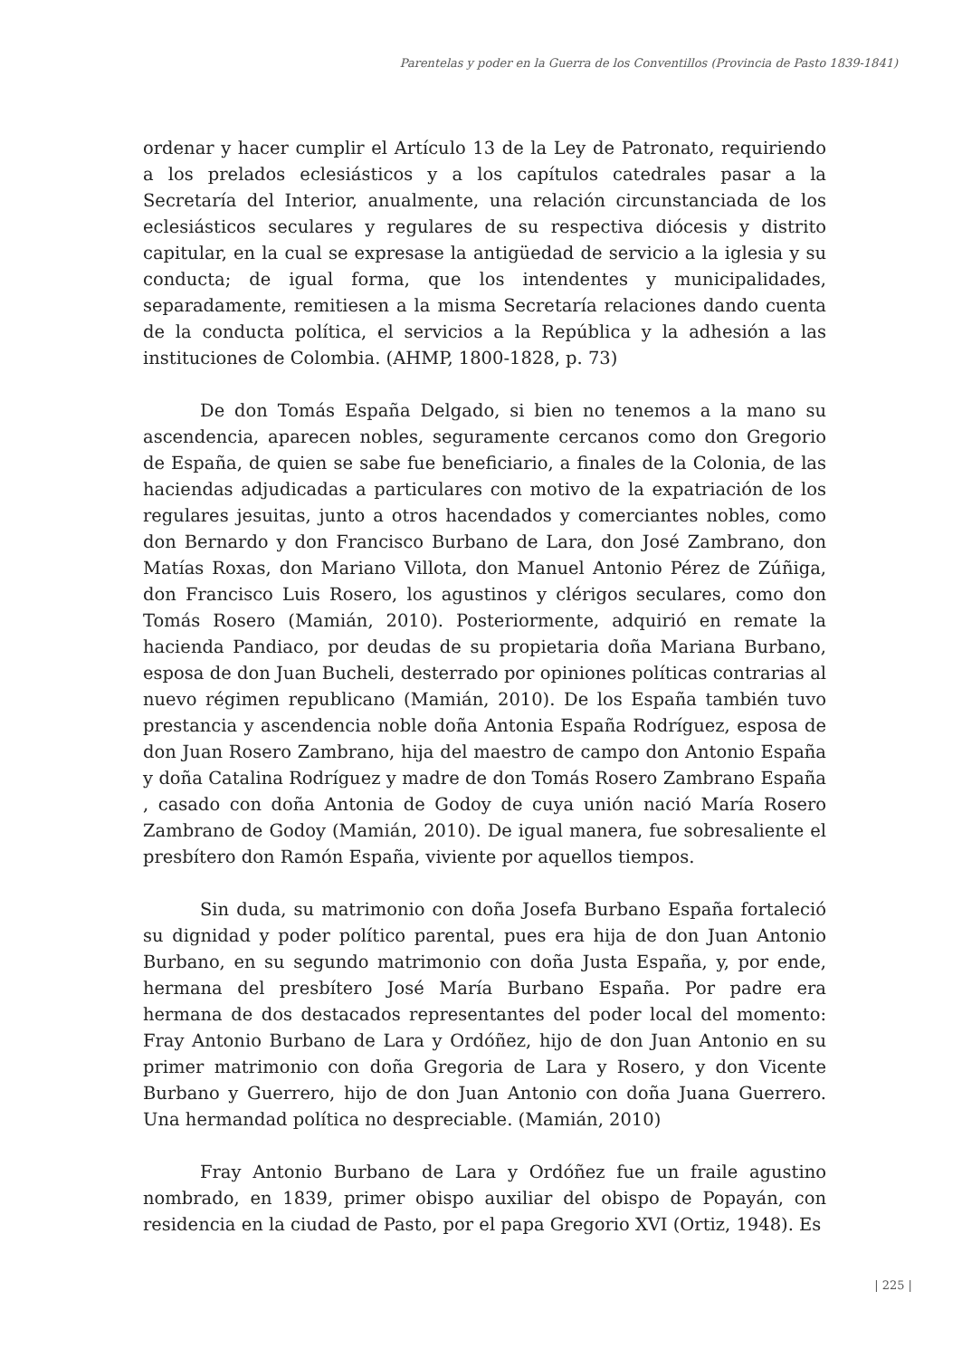Parentelas y poder en la Guerra de los Conventillos (Provincia de Pasto 1839-1841)
ordenar y hacer cumplir el Artículo 13 de la Ley de Patronato, requiriendo a los prelados eclesiásticos y a los capítulos catedrales pasar a la Secretaría del Interior, anualmente, una relación circunstanciada de los eclesiásticos seculares y regulares de su respectiva diócesis y distrito capitular, en la cual se expresase la antigüedad de servicio a la iglesia y su conducta; de igual forma, que los intendentes y municipalidades, separadamente, remitiesen a la misma Secretaría relaciones dando cuenta de la conducta política, el servicios a la República y la adhesión a las instituciones de Colombia. (AHMP, 1800-1828, p. 73)
De don Tomás España Delgado, si bien no tenemos a la mano su ascendencia, aparecen nobles, seguramente cercanos como don Gregorio de España, de quien se sabe fue beneficiario, a finales de la Colonia, de las haciendas adjudicadas a particulares con motivo de la expatriación de los regulares jesuitas, junto a otros hacendados y comerciantes nobles, como don Bernardo y don Francisco Burbano de Lara, don José Zambrano, don Matías Roxas, don Mariano Villota, don Manuel Antonio Pérez de Zúñiga, don Francisco Luis Rosero, los agustinos y clérigos seculares, como don Tomás Rosero (Mamián, 2010). Posteriormente, adquirió en remate la hacienda Pandiaco, por deudas de su propietaria doña Mariana Burbano, esposa de don Juan Bucheli, desterrado por opiniones políticas contrarias al nuevo régimen republicano (Mamián, 2010). De los España también tuvo prestancia y ascendencia noble doña Antonia España Rodríguez, esposa de don Juan Rosero Zambrano, hija del maestro de campo don Antonio España y doña Catalina Rodríguez y madre de don Tomás Rosero Zambrano España , casado con doña Antonia de Godoy de cuya unión nació María Rosero Zambrano de Godoy (Mamián, 2010). De igual manera, fue sobresaliente el presbítero don Ramón España, viviente por aquellos tiempos.
Sin duda, su matrimonio con doña Josefa Burbano España fortaleció su dignidad y poder político parental, pues era hija de don Juan Antonio Burbano, en su segundo matrimonio con doña Justa España, y, por ende, hermana del presbítero José María Burbano España. Por padre era hermana de dos destacados representantes del poder local del momento: Fray Antonio Burbano de Lara y Ordóñez, hijo de don Juan Antonio en su primer matrimonio con doña Gregoria de Lara y Rosero, y don Vicente Burbano y Guerrero, hijo de don Juan Antonio con doña Juana Guerrero. Una hermandad política no despreciable. (Mamián, 2010)
Fray Antonio Burbano de Lara y Ordóñez fue un fraile agustino nombrado, en 1839, primer obispo auxiliar del obispo de Popayán, con residencia en la ciudad de Pasto, por el papa Gregorio XVI (Ortiz, 1948). Es
| 225 |